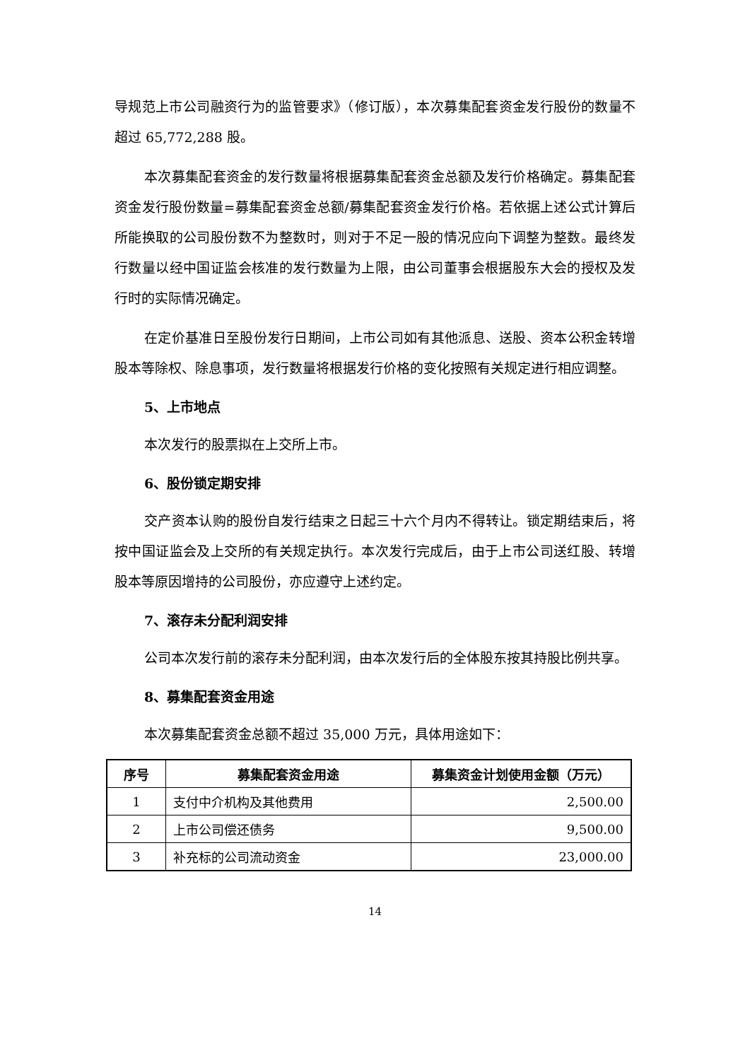导规范上市公司融资行为的监管要求》（修订版），本次募集配套资金发行股份的数量不超过 65,772,288 股。
本次募集配套资金的发行数量将根据募集配套资金总额及发行价格确定。募集配套资金发行股份数量=募集配套资金总额/募集配套资金发行价格。若依据上述公式计算后所能换取的公司股份数不为整数时，则对于不足一股的情况应向下调整为整数。最终发行数量以经中国证监会核准的发行数量为上限，由公司董事会根据股东大会的授权及发行时的实际情况确定。
在定价基准日至股份发行日期间，上市公司如有其他派息、送股、资本公积金转增股本等除权、除息事项，发行数量将根据发行价格的变化按照有关规定进行相应调整。
5、上市地点
本次发行的股票拟在上交所上市。
6、股份锁定期安排
交产资本认购的股份自发行结束之日起三十六个月内不得转让。锁定期结束后，将按中国证监会及上交所的有关规定执行。本次发行完成后，由于上市公司送红股、转增股本等原因增持的公司股份，亦应遵守上述约定。
7、滚存未分配利润安排
公司本次发行前的滚存未分配利润，由本次发行后的全体股东按其持股比例共享。
8、募集配套资金用途
本次募集配套资金总额不超过 35,000 万元，具体用途如下：
| 序号 | 募集配套资金用途 | 募集资金计划使用金额（万元） |
| --- | --- | --- |
| 1 | 支付中介机构及其他费用 | 2,500.00 |
| 2 | 上市公司偿还债务 | 9,500.00 |
| 3 | 补充标的公司流动资金 | 23,000.00 |
14